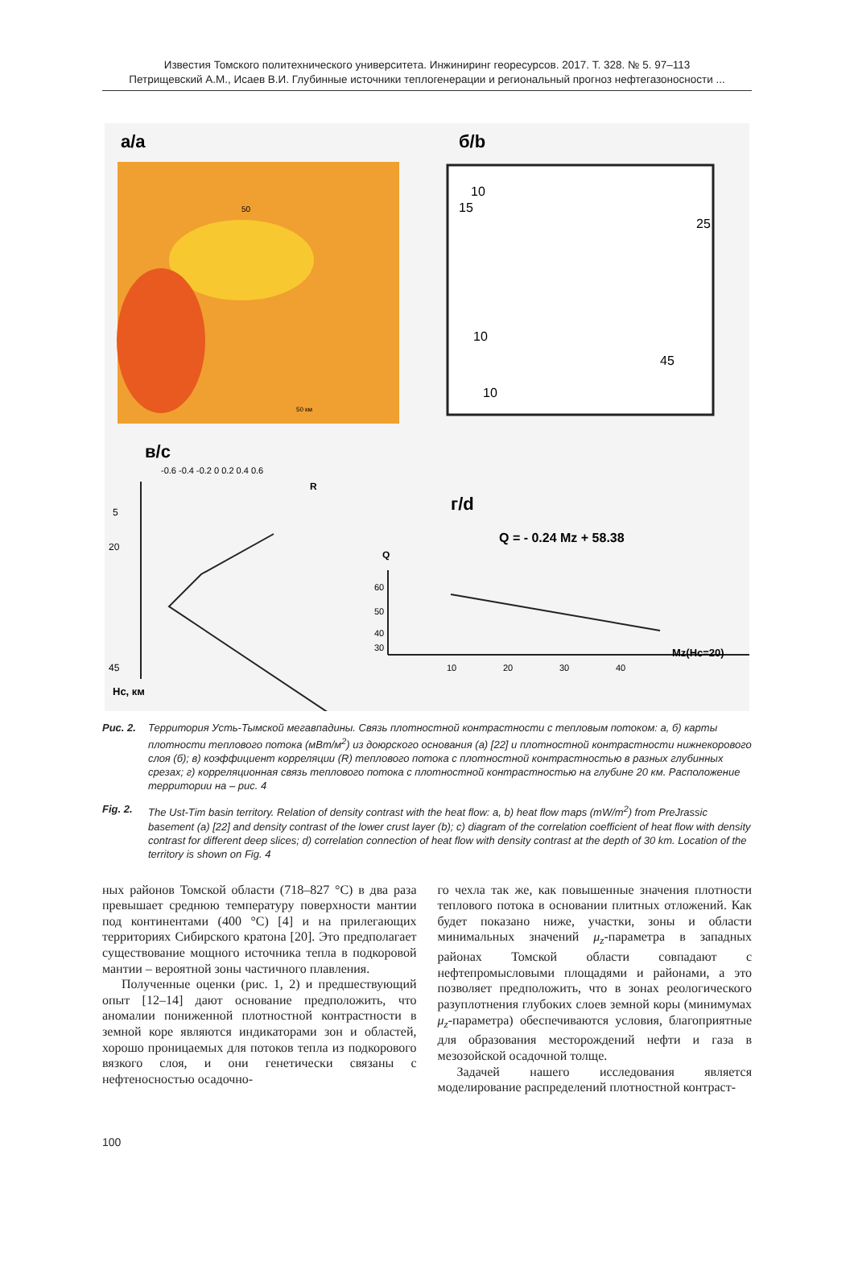Известия Томского политехнического университета. Инжиниринг георесурсов. 2017. Т. 328. № 5. 97–113
Петрищевский А.М., Исаев В.И. Глубинные источники теплогенерации и региональный прогноз нефтегазоносности ...
a/a
50
50 км
б/b
10
15
25
45
10
10
в/с
-0.6 -0.4 -0.2 0 0.2 0.4 0.6
R
5
20
45
Hc, км
г/d
Q = - 0.24 Mz + 58.38
Q
60
50
40
30
10
20
30
40
Mz(Hc=20)
Рис. 2. Территория Усть-Тымской мегавпадины. Связь плотностной контрастности с тепловым потоком: а, б) карты плотности теплового потока (мВт/м<sup>2</sup>) из доюрского основания (а) [22] и плотностной контрастности нижнекорового слоя (б); в) коэффициент корреляции (R) теплового потока с плотностной контрастностью в разных глубинных срезах; г) корреляционная связь теплового потока с плотностной контрастностью на глубине 20 км. Расположение территории на – рис. 4
Fig. 2. The Ust-Tim basin territory. Relation of density contrast with the heat flow: a, b) heat flow maps (mW/m<sup>2</sup>) from PreJrassic basement (a) [22] and density contrast of the lower crust layer (b); c) diagram of the correlation coefficient of heat flow with density contrast for different deep slices; d) correlation connection of heat flow with density contrast at the depth of 30 km. Location of the territory is shown on Fig. 4
ных районов Томской области (718–827 °С) в два раза превышает среднюю температуру поверхности мантии под континентами (400 °С) [4] и на прилегающих территориях Сибирского кратона [20]. Это предполагает существование мощного источника тепла в подкоровой мантии – вероятной зоны частичного плавления.
Полученные оценки (рис. 1, 2) и предшествующий опыт [12–14] дают основание предположить, что аномалии пониженной плотностной контрастности в земной коре являются индикаторами зон и областей, хорошо проницаемых для потоков тепла из подкорового вязкого слоя, и они генетически связаны с нефтеносностью осадочно-
го чехла так же, как повышенные значения плотности теплового потока в основании плитных отложений. Как будет показано ниже, участки, зоны и области минимальных значений μ<sub>z</sub>-параметра в западных районах Томской области совпадают с нефтепромысловыми площадями и районами, а это позволяет предположить, что в зонах реологического разуплотнения глубоких слоев земной коры (минимумах μ<sub>z</sub>-параметра) обеспечиваются условия, благоприятные для образования месторождений нефти и газа в мезозойской осадочной толще.
Задачей нашего исследования является моделирование распределений плотностной контраст-
100